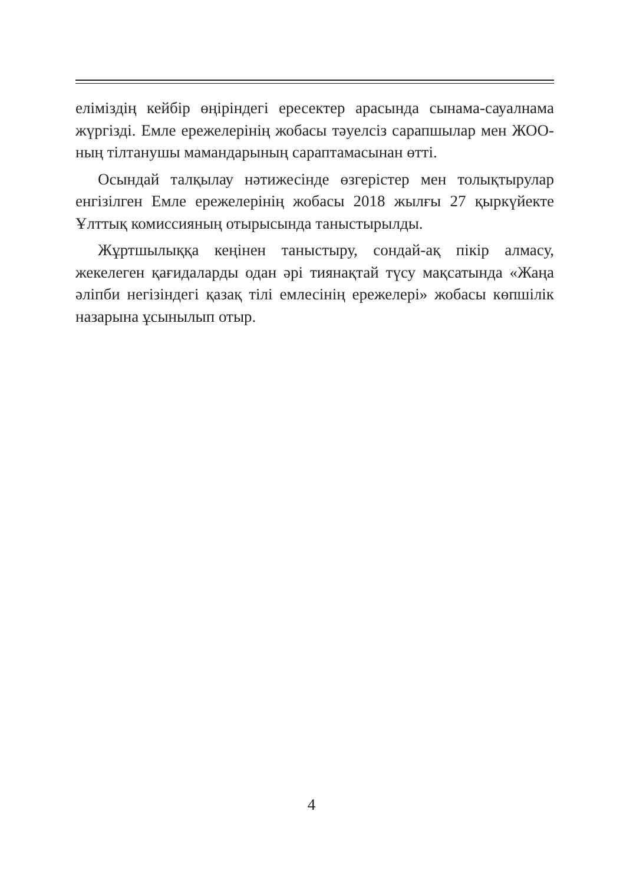еліміздің кейбір өңіріндегі ересектер арасында сынама-сауалнама жүргізді. Емле ережелерінің жобасы тәуелсіз сарапшылар мен ЖОО-ның тілтанушы мамандарының сараптамасынан өтті.
Осындай талқылау нәтижесінде өзгерістер мен толықтырулар енгізілген Емле ережелерінің жобасы 2018 жылғы 27 қыркүйекте Ұлттық комиссияның отырысында таныстырылды.
Жұртшылыққа кеңінен таныстыру, сондай-ақ пікір алмасу, жекелеген қағидаларды одан әрі тиянақтай түсу мақсатында «Жаңа әліпби негізіндегі қазақ тілі емлесінің ережелері» жобасы көпшілік назарына ұсынылып отыр.
4